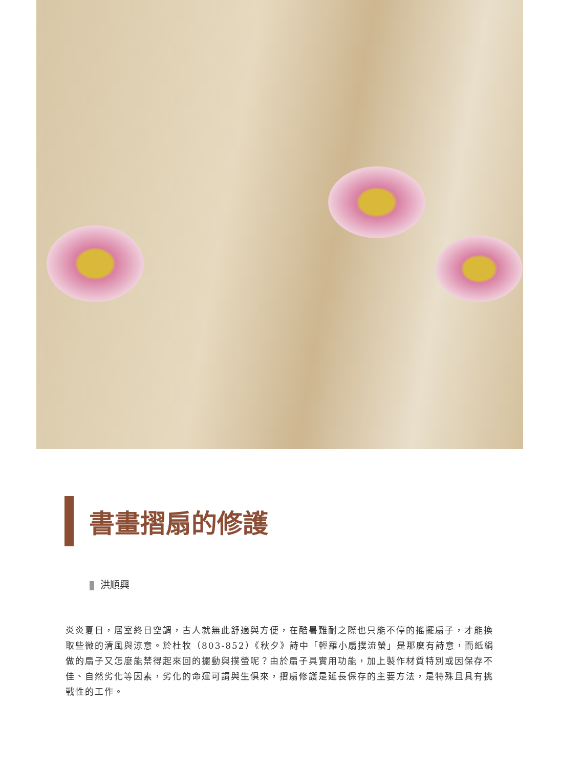書畫摺扇的修護
洪順興
炎炎夏日，居室終日空調，古人就無此舒適與方便，在酷暑難耐之際也只能不停的搖擺扇子，才能換取些微的清風與涼意。於杜牧（803-852）《秋夕》詩中「輕羅小扇撲流螢」是那麼有詩意，而紙絹做的扇子又怎麼能禁得起來回的擺動與撲螢呢？由於扇子具實用功能，加上製作材質特別或因保存不佳、自然劣化等因素，劣化的命運可謂與生俱來，摺扇修護是延長保存的主要方法，是特殊且具有挑戰性的工作。